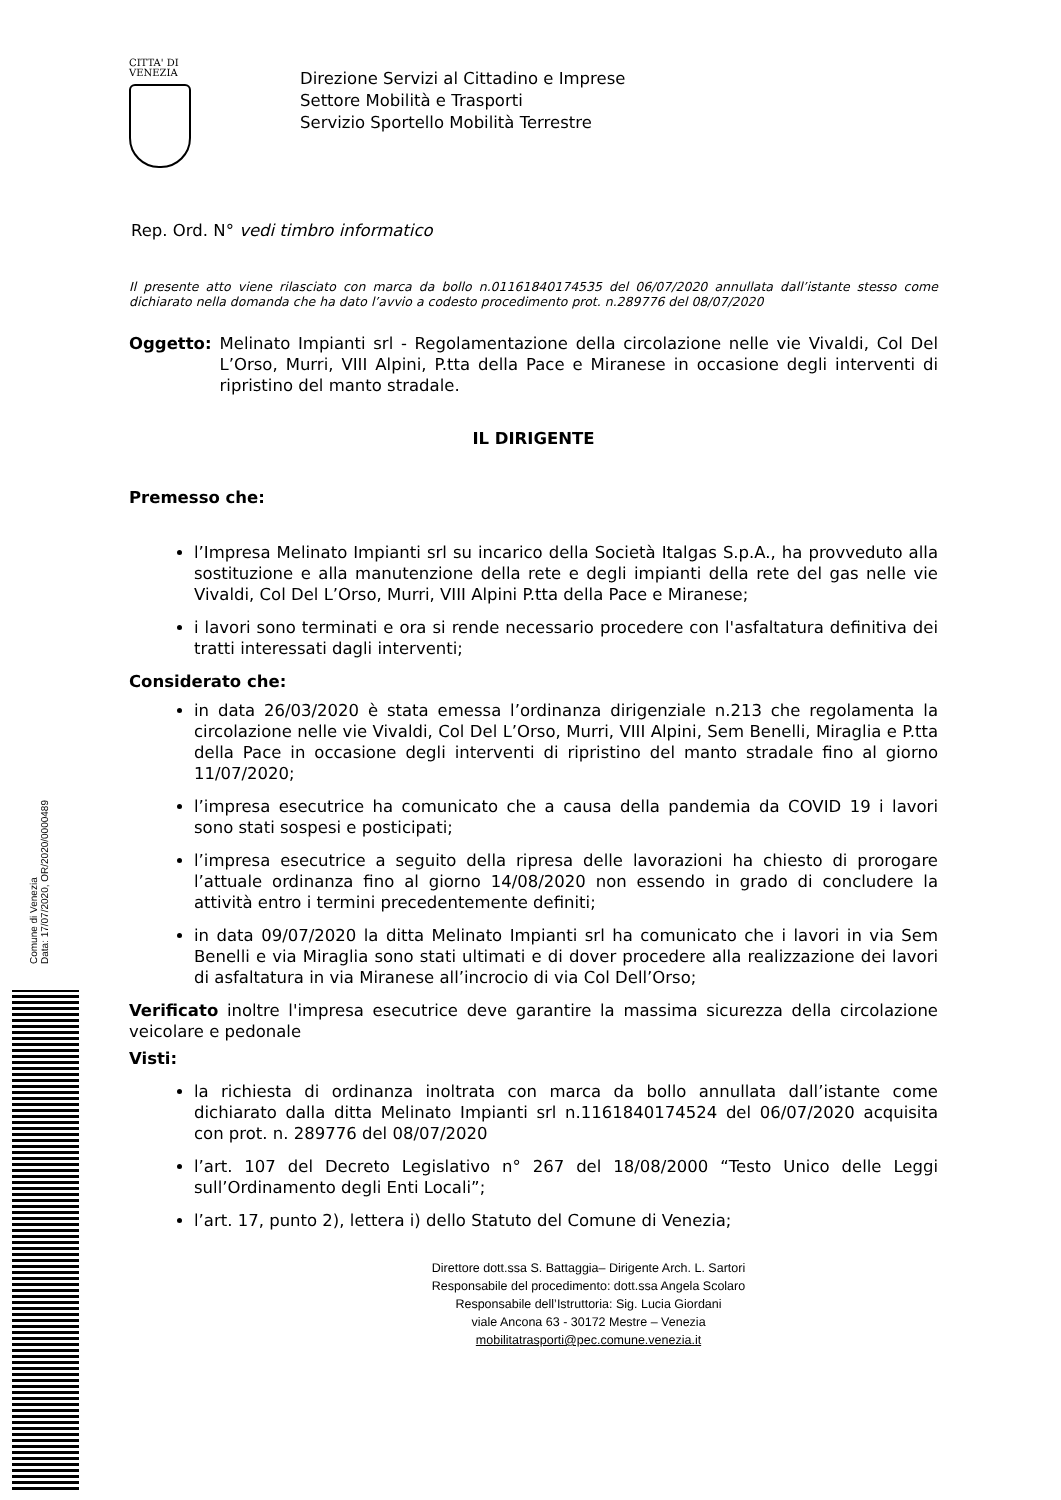CITTA' DI
VENEZIA
Direzione Servizi al Cittadino e Imprese
Settore Mobilità e Trasporti
Servizio Sportello Mobilità Terrestre
Rep. Ord. N° vedi timbro informatico
Il presente atto viene rilasciato con marca da bollo n.01161840174535 del 06/07/2020 annullata dall’istante stesso come dichiarato nella domanda che ha dato l’avvio a codesto procedimento prot. n.289776 del 08/07/2020
Oggetto: Melinato Impianti srl - Regolamentazione della circolazione nelle vie Vivaldi, Col Del L’Orso, Murri, VIII Alpini, P.tta della Pace e Miranese in occasione degli interventi di ripristino del manto stradale.
IL DIRIGENTE
Premesso che:
l’Impresa Melinato Impianti srl su incarico della Società Italgas S.p.A., ha provveduto alla sostituzione e alla manutenzione della rete e degli impianti della rete del gas nelle vie Vivaldi, Col Del L’Orso, Murri, VIII Alpini P.tta della Pace e Miranese;
i lavori sono terminati e ora si rende necessario procedere con l'asfaltatura definitiva dei tratti interessati dagli interventi;
Considerato che:
in data 26/03/2020 è stata emessa l’ordinanza dirigenziale n.213 che regolamenta la circolazione nelle vie Vivaldi, Col Del L’Orso, Murri, VIII Alpini, Sem Benelli, Miraglia e P.tta della Pace in occasione degli interventi di ripristino del manto stradale fino al giorno 11/07/2020;
l’impresa esecutrice ha comunicato che a causa della pandemia da COVID 19 i lavori sono stati sospesi e posticipati;
l’impresa esecutrice a seguito della ripresa delle lavorazioni ha chiesto di prorogare l’attuale ordinanza fino al giorno 14/08/2020 non essendo in grado di concludere la attività entro i termini precedentemente definiti;
in data 09/07/2020 la ditta Melinato Impianti srl ha comunicato che i lavori in via Sem Benelli e via Miraglia sono stati ultimati e di dover procedere alla realizzazione dei lavori di asfaltatura in via Miranese all’incrocio di via Col Dell’Orso;
Verificato inoltre l'impresa esecutrice deve garantire la massima sicurezza della circolazione veicolare e pedonale
Visti:
la richiesta di ordinanza inoltrata con marca da bollo annullata dall’istante come dichiarato dalla ditta Melinato Impianti srl n.1161840174524 del 06/07/2020 acquisita con prot. n. 289776 del 08/07/2020
l’art. 107 del Decreto Legislativo n° 267 del 18/08/2000 “Testo Unico delle Leggi sull’Ordinamento degli Enti Locali”;
l’art. 17, punto 2), lettera i) dello Statuto del Comune di Venezia;
Direttore dott.ssa S. Battaggia– Dirigente Arch. L. Sartori
Responsabile del procedimento: dott.ssa Angela Scolaro
Responsabile dell’Istruttoria: Sig. Lucia Giordani
viale Ancona 63 - 30172 Mestre – Venezia
mobilitatrasporti@pec.comune.venezia.it
Comune di Venezia
Data: 17/07/2020, OR/2020/0000489